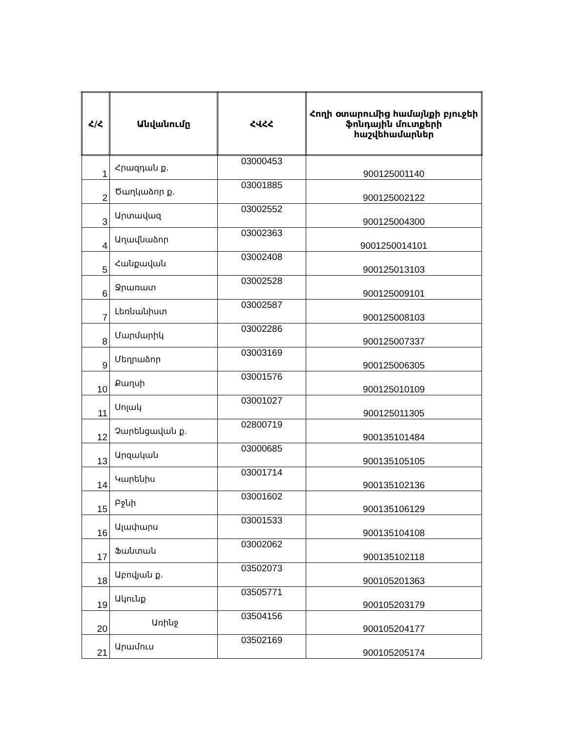| Հ/Հ | Անվանումը | ՀՎՀՀ | Հողի օտարումից համայնքի բյուջեի ֆոնդային մուտքերի հաշվեհամարներ |
| --- | --- | --- | --- |
| 1 | Հրազդան ք. | 03000453 | 900125001140 |
| 2 | Ծաղկաձոր ք. | 03001885 | 900125002122 |
| 3 | Արտավազ | 03002552 | 900125004300 |
| 4 | Աղավնաձոր | 03002363 | 9001250014101 |
| 5 | Հանքավան | 03002408 | 900125013103 |
| 6 | Ջրառատ | 03002528 | 900125009101 |
| 7 | Լեռնանիստ | 03002587 | 900125008103 |
| 8 | Մարմարիկ | 03002286 | 900125007337 |
| 9 | Մեղրաձոր | 03003169 | 900125006305 |
| 10 | Քաղսի | 03001576 | 900125010109 |
| 11 | Սոլակ | 03001027 | 900125011305 |
| 12 | Չարենցավան ք. | 02800719 | 900135101484 |
| 13 | Արզական | 03000685 | 900135105105 |
| 14 | Կարենիս | 03001714 | 900135102136 |
| 15 | Բջնի | 03001602 | 900135106129 |
| 16 | Ալափարս | 03001533 | 900135104108 |
| 17 | Ֆանտան | 03002062 | 900135102118 |
| 18 | Աբովյան ք. | 03502073 | 900105201363 |
| 19 | Ակունք | 03505771 | 900105203179 |
| 20 | Առինջ | 03504156 | 900105204177 |
| 21 | Արամուս | 03502169 | 900105205174 |